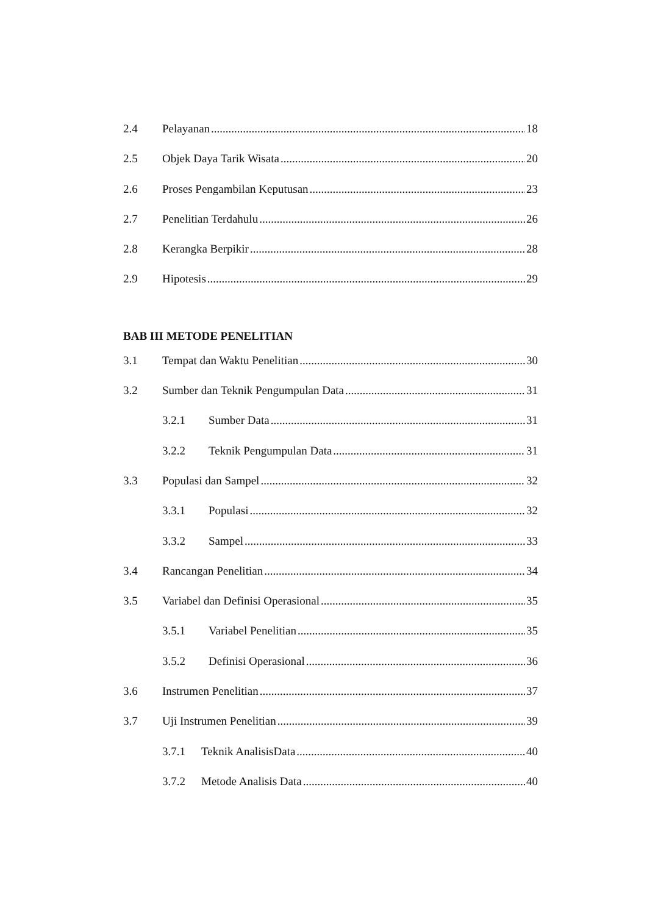2.4 Pelayanan 18
2.5 Objek Daya Tarik Wisata 20
2.6 Proses Pengambilan Keputusan 23
2.7 Penelitian Terdahulu 26
2.8 Kerangka Berpikir 28
2.9 Hipotesis 29
BAB III METODE PENELITIAN
3.1 Tempat dan Waktu Penelitian 30
3.2 Sumber dan Teknik Pengumpulan Data 31
3.2.1 Sumber Data 31
3.2.2 Teknik Pengumpulan Data 31
3.3 Populasi dan Sampel 32
3.3.1 Populasi 32
3.3.2 Sampel 33
3.4 Rancangan Penelitian 34
3.5 Variabel dan Definisi Operasional 35
3.5.1 Variabel Penelitian 35
3.5.2 Definisi Operasional 36
3.6 Instrumen Penelitian 37
3.7 Uji Instrumen Penelitian 39
3.7.1 Teknik AnalisisData 40
3.7.2 Metode Analisis Data 40